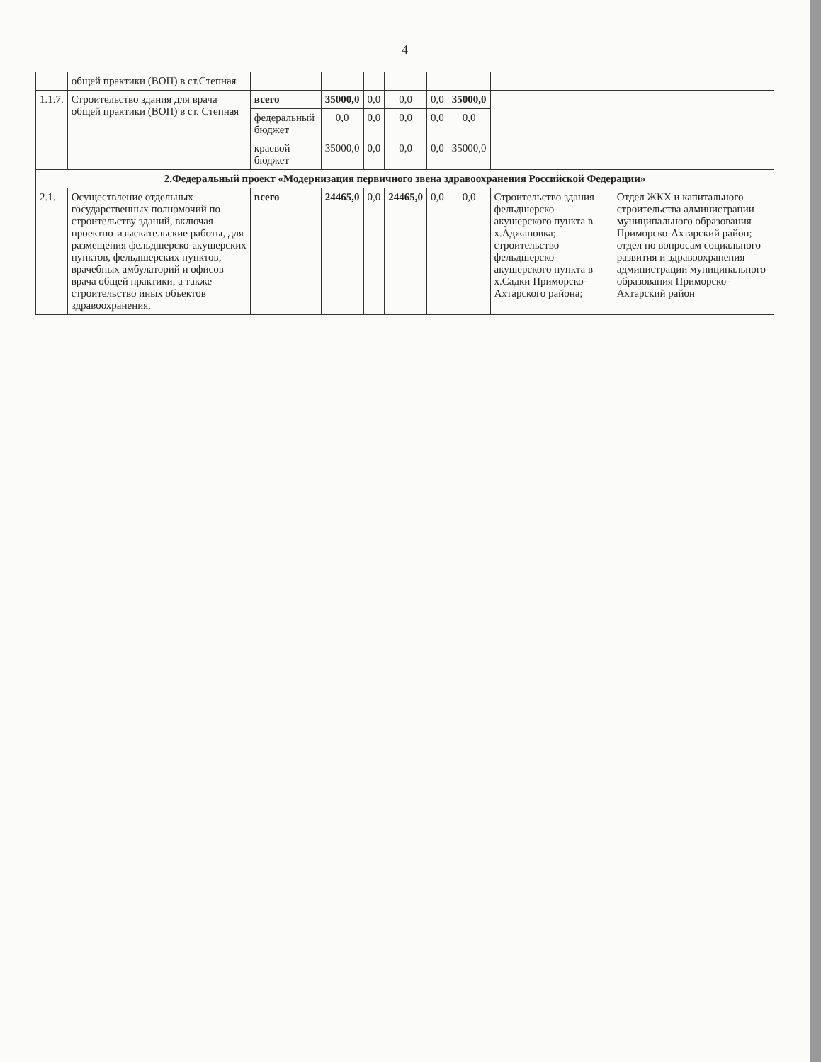4
| | общей практики (ВОП) в ст.Степная | | | | | | | | |
| 1.1.7. | Строительство здания для врача общей практики (ВОП) в ст. Степная | всего | 35000,0 | 0,0 | 0,0 | 0,0 | 35000,0 | | |
| | | федеральный бюджет | 0,0 | 0,0 | 0,0 | 0,0 | 0,0 | | |
| | | краевой бюджет | 35000,0 | 0,0 | 0,0 | 0,0 | 35000,0 | | |
| 2.Федеральный проект «Модернизация первичного звена здравоохранения Российской Федерации» | | | | | | | | | |
| 2.1. | Осуществление отдельных государственных полномочий по строительству зданий, включая проектно-изыскательские работы, для размещения фельдшерско-акушерских пунктов, фельдшерских пунктов, врачебных амбулаторий и офисов врача общей практики, а также строительство иных объектов здравоохранения, | всего | 24465,0 | 0,0 | 24465,0 | 0,0 | 0,0 | Строительство здания фельдшерско-акушерского пункта в х.Аджановка; строительство фельдшерско-акушерского пункта в х.Садки Приморско-Ахтарского района; | Отдел ЖКХ и капитального строительства администрации муниципального образования Приморско-Ахтарский район; отдел по вопросам социального развития и здравоохранения администрации муниципального образования Приморско-Ахтарский район |